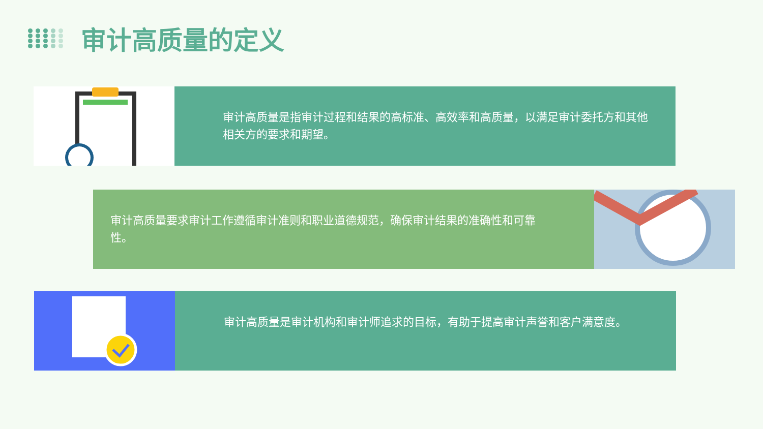审计高质量的定义
审计高质量是指审计过程和结果的高标准、高效率和高质量，以满足审计委托方和其他相关方的要求和期望。
审计高质量要求审计工作遵循审计准则和职业道德规范，确保审计结果的准确性和可靠性。
审计高质量是审计机构和审计师追求的目标，有助于提高审计声誉和客户满意度。